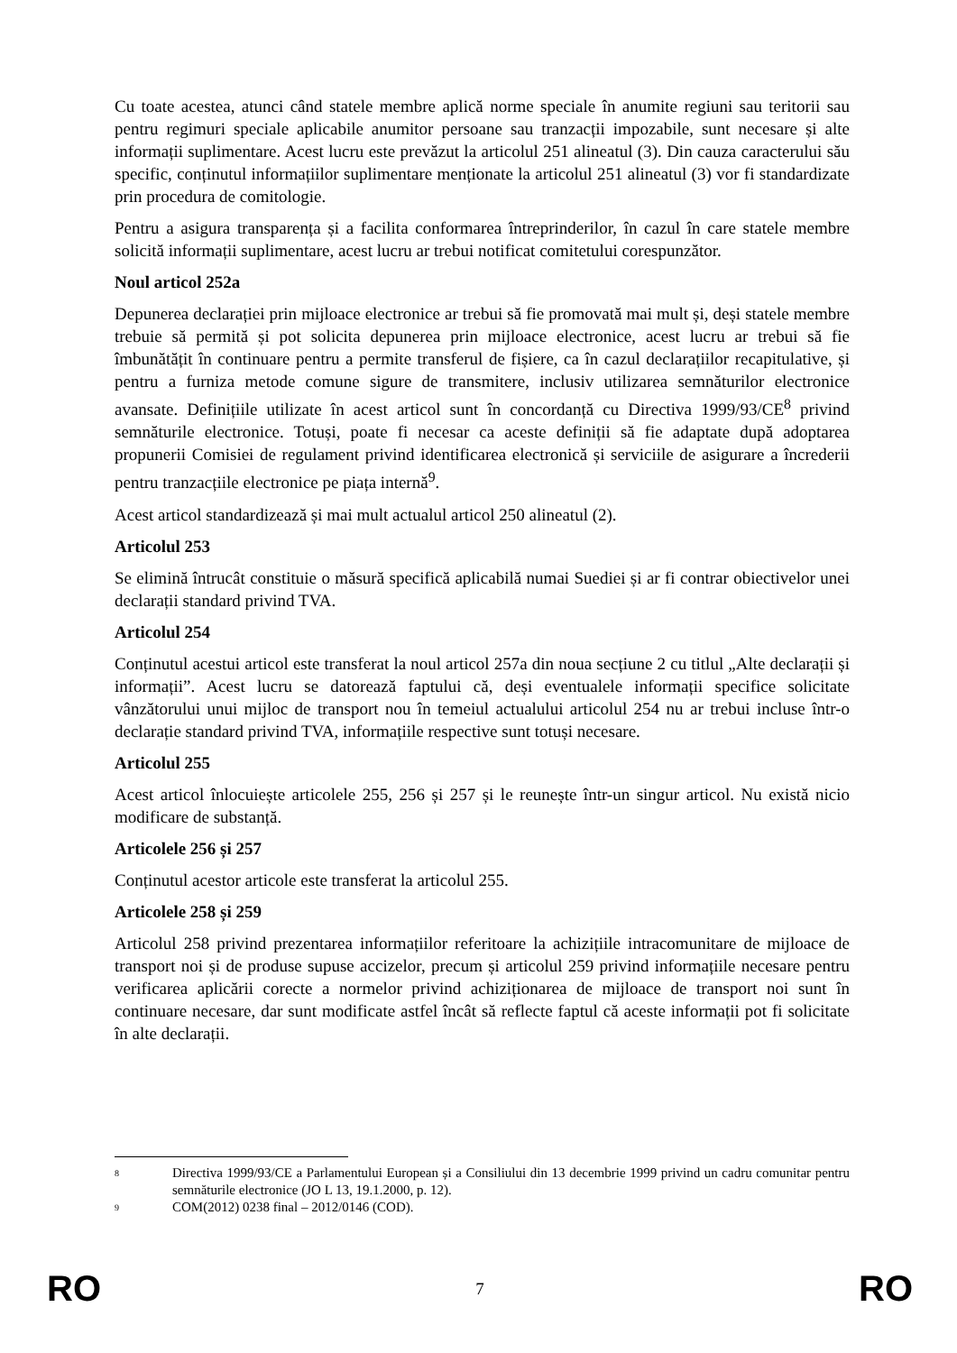Cu toate acestea, atunci când statele membre aplică norme speciale în anumite regiuni sau teritorii sau pentru regimuri speciale aplicabile anumitor persoane sau tranzacții impozabile, sunt necesare și alte informații suplimentare. Acest lucru este prevăzut la articolul 251 alineatul (3). Din cauza caracterului său specific, conținutul informațiilor suplimentare menționate la articolul 251 alineatul (3) vor fi standardizate prin procedura de comitologie.
Pentru a asigura transparența și a facilita conformarea întreprinderilor, în cazul în care statele membre solicită informații suplimentare, acest lucru ar trebui notificat comitetului corespunzător.
Noul articol 252a
Depunerea declarației prin mijloace electronice ar trebui să fie promovată mai mult și, deși statele membre trebuie să permită și pot solicita depunerea prin mijloace electronice, acest lucru ar trebui să fie îmbunătățit în continuare pentru a permite transferul de fișiere, ca în cazul declarațiilor recapitulative, și pentru a furniza metode comune sigure de transmitere, inclusiv utilizarea semnăturilor electronice avansate. Definițiile utilizate în acest articol sunt în concordanță cu Directiva 1999/93/CE<sup>8</sup> privind semnăturile electronice. Totuși, poate fi necesar ca aceste definiții să fie adaptate după adoptarea propunerii Comisiei de regulament privind identificarea electronică și serviciile de asigurare a încrederii pentru tranzacțiile electronice pe piața internă<sup>9</sup>.
Acest articol standardizează și mai mult actualul articol 250 alineatul (2).
Articolul 253
Se elimină întrucât constituie o măsură specifică aplicabilă numai Suediei și ar fi contrar obiectivelor unei declarații standard privind TVA.
Articolul 254
Conținutul acestui articol este transferat la noul articol 257a din noua secțiune 2 cu titlul „Alte declarații și informații”. Acest lucru se datorează faptului că, deși eventualele informații specifice solicitate vânzătorului unui mijloc de transport nou în temeiul actualului articolul 254 nu ar trebui incluse într-o declarație standard privind TVA, informațiile respective sunt totuși necesare.
Articolul 255
Acest articol înlocuiește articolele 255, 256 și 257 și le reunește într-un singur articol. Nu există nicio modificare de substanță.
Articolele 256 și 257
Conținutul acestor articole este transferat la articolul 255.
Articolele 258 și 259
Articolul 258 privind prezentarea informațiilor referitoare la achizițiile intracomunitare de mijloace de transport noi și de produse supuse accizelor, precum și articolul 259 privind informațiile necesare pentru verificarea aplicării corecte a normelor privind achiziționarea de mijloace de transport noi sunt în continuare necesare, dar sunt modificate astfel încât să reflecte faptul că aceste informații pot fi solicitate în alte declarații.
8 Directiva 1999/93/CE a Parlamentului European și a Consiliului din 13 decembrie 1999 privind un cadru comunitar pentru semnăturile electronice (JO L 13, 19.1.2000, p. 12).
9 COM(2012) 0238 final – 2012/0146 (COD).
RO 7 RO